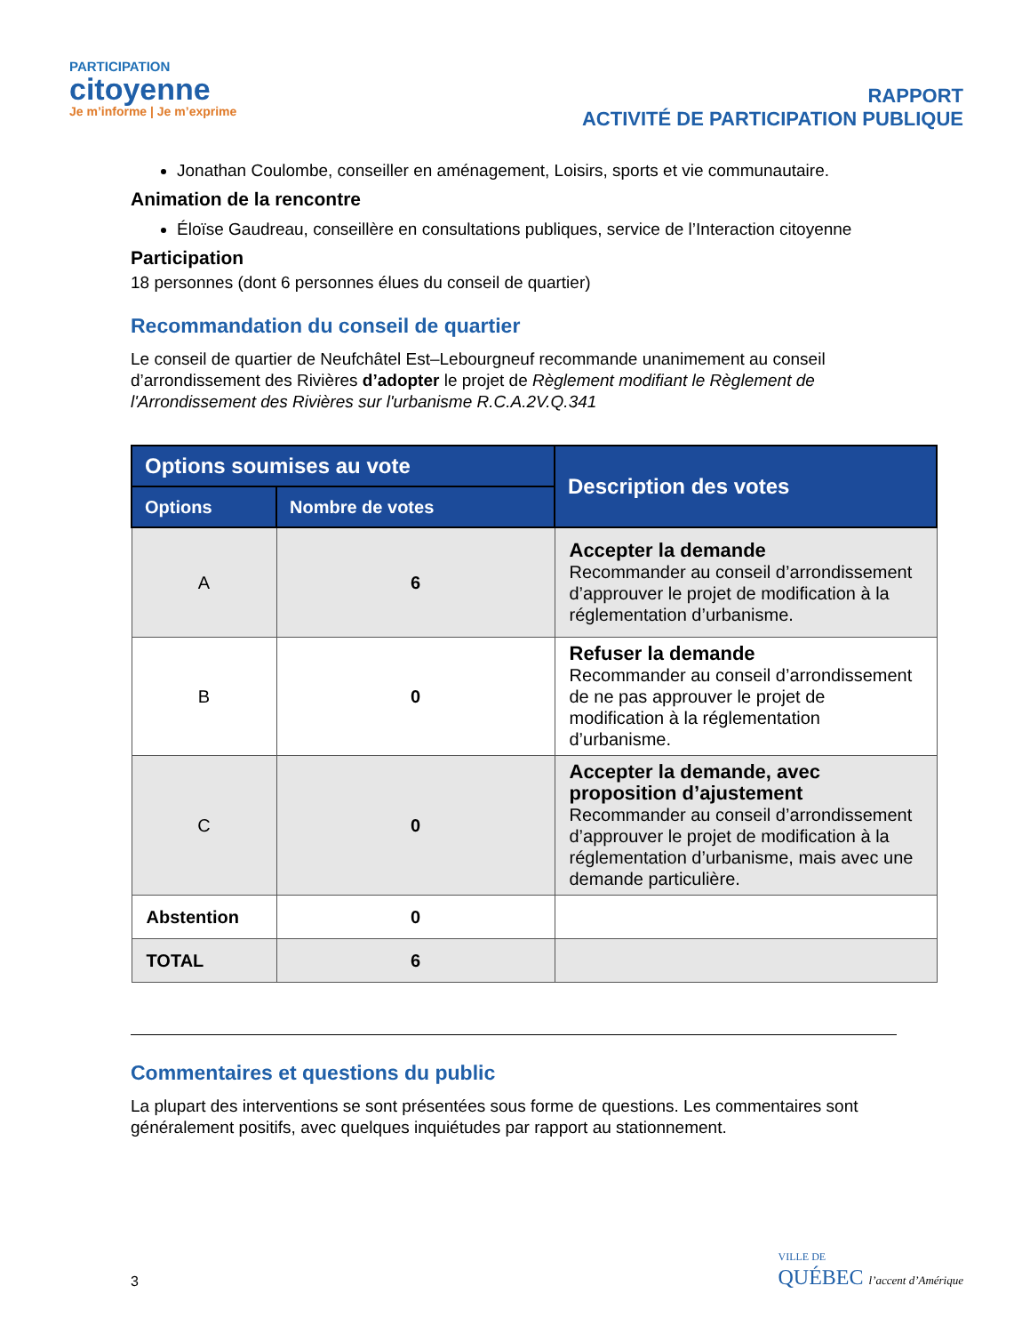PARTICIPATION
citoyenne
Je m’informe | Je m’exprime
RAPPORT
ACTIVITÉ DE PARTICIPATION PUBLIQUE
Jonathan Coulombe, conseiller en aménagement, Loisirs, sports et vie communautaire.
Animation de la rencontre
Éloïse Gaudreau, conseillère en consultations publiques, service de l’Interaction citoyenne
Participation
18 personnes (dont 6 personnes élues du conseil de quartier)
Recommandation du conseil de quartier
Le conseil de quartier de Neufchâtel Est–Lebourgneuf recommande unanimement au conseil d’arrondissement des Rivières d’adopter le projet de Règlement modifiant le Règlement de l'Arrondissement des Rivières sur l'urbanisme R.C.A.2V.Q.341
| Options soumises au vote | | Description des votes |
| --- | --- | --- |
| Options | Nombre de votes | |
| A | 6 | Accepter la demande Recommander au conseil d’arrondissement d’approuver le projet de modification à la réglementation d’urbanisme. |
| B | 0 | Refuser la demande Recommander au conseil d’arrondissement de ne pas approuver le projet de modification à la réglementation d’urbanisme. |
| C | 0 | Accepter la demande, avec proposition d’ajustement Recommander au conseil d’arrondissement d’approuver le projet de modification à la réglementation d’urbanisme, mais avec une demande particulière. |
| Abstention | 0 | |
| TOTAL | 6 | |
Commentaires et questions du public
La plupart des interventions se sont présentées sous forme de questions. Les commentaires sont généralement positifs, avec quelques inquiétudes par rapport au stationnement.
3
VILLE DE
QUÉBEC l’accent d’Amérique